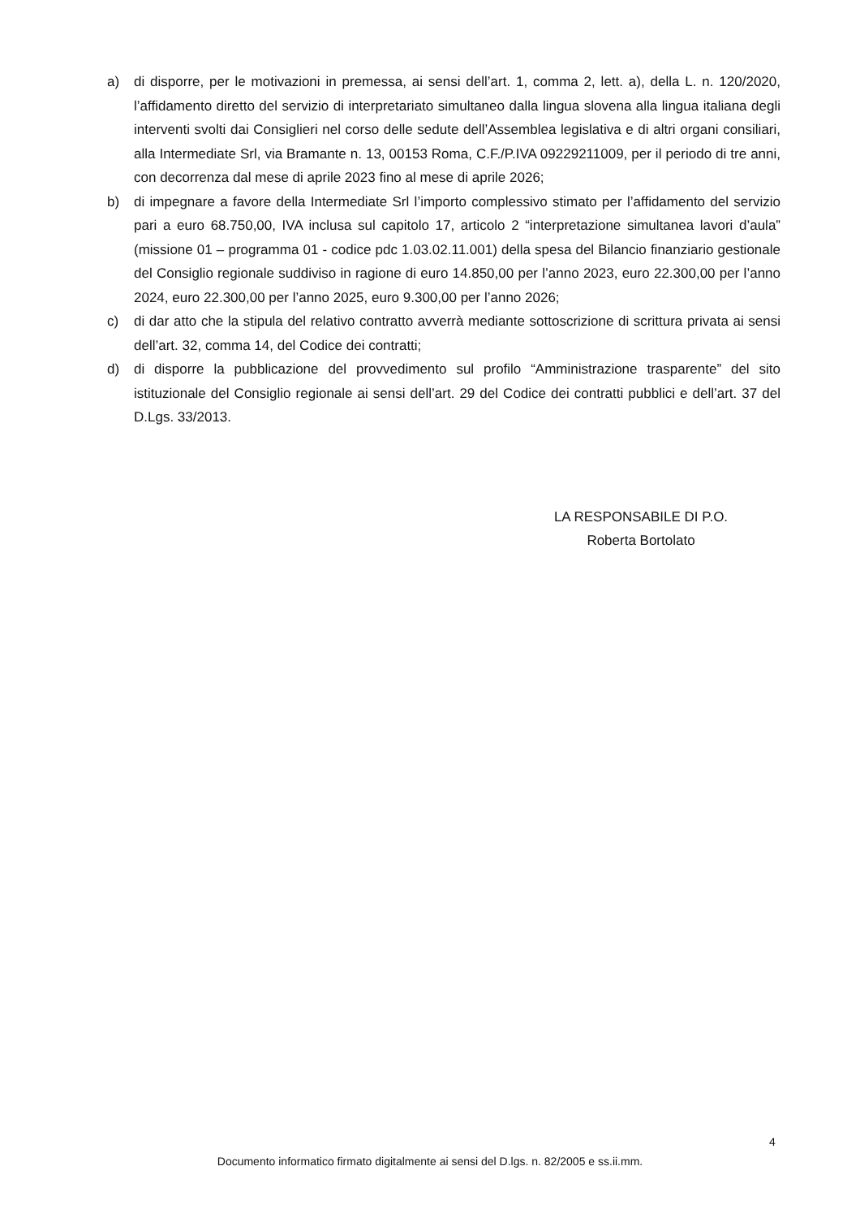a) di disporre, per le motivazioni in premessa, ai sensi dell’art. 1, comma 2, lett. a), della L. n. 120/2020, l’affidamento diretto del servizio di interpretariato simultaneo dalla lingua slovena alla lingua italiana degli interventi svolti dai Consiglieri nel corso delle sedute dell’Assemblea legislativa e di altri organi consiliari, alla Intermediate Srl, via Bramante n. 13, 00153 Roma, C.F./P.IVA 09229211009, per il periodo di tre anni, con decorrenza dal mese di aprile 2023 fino al mese di aprile 2026;
b) di impegnare a favore della Intermediate Srl l’importo complessivo stimato per l’affidamento del servizio pari a euro 68.750,00, IVA inclusa sul capitolo 17, articolo 2 “interpretazione simultanea lavori d’aula” (missione 01 – programma 01 - codice pdc 1.03.02.11.001) della spesa del Bilancio finanziario gestionale del Consiglio regionale suddiviso in ragione di euro 14.850,00 per l’anno 2023, euro 22.300,00 per l’anno 2024, euro 22.300,00 per l’anno 2025, euro 9.300,00 per l’anno 2026;
c) di dar atto che la stipula del relativo contratto avverrà mediante sottoscrizione di scrittura privata ai sensi dell’art. 32, comma 14, del Codice dei contratti;
d) di disporre la pubblicazione del provvedimento sul profilo “Amministrazione trasparente” del sito istituzionale del Consiglio regionale ai sensi dell’art. 29 del Codice dei contratti pubblici e dell’art. 37 del D.Lgs. 33/2013.
LA RESPONSABILE DI P.O.
Roberta Bortolato
4
Documento informatico firmato digitalmente ai sensi del D.lgs. n. 82/2005 e ss.ii.mm.